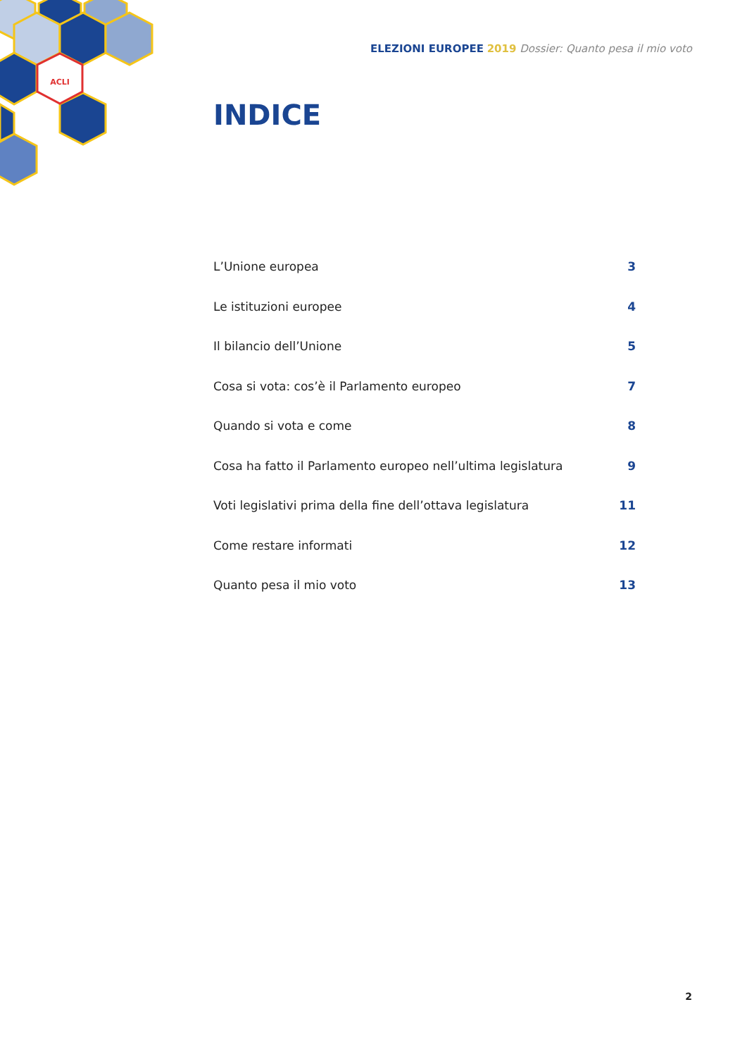ACLI
ELEZIONI EUROPEE 2019 Dossier: Quanto pesa il mio voto
INDICE
| L’Unione europea | 3 |
| Le istituzioni europee | 4 |
| Il bilancio dell’Unione | 5 |
| Cosa si vota: cos’è il Parlamento europeo | 7 |
| Quando si vota e come | 8 |
| Cosa ha fatto il Parlamento europeo nell’ultima legislatura | 9 |
| Voti legislativi prima della fine dell’ottava legislatura | 11 |
| Come restare informati | 12 |
| Quanto pesa il mio voto | 13 |
2